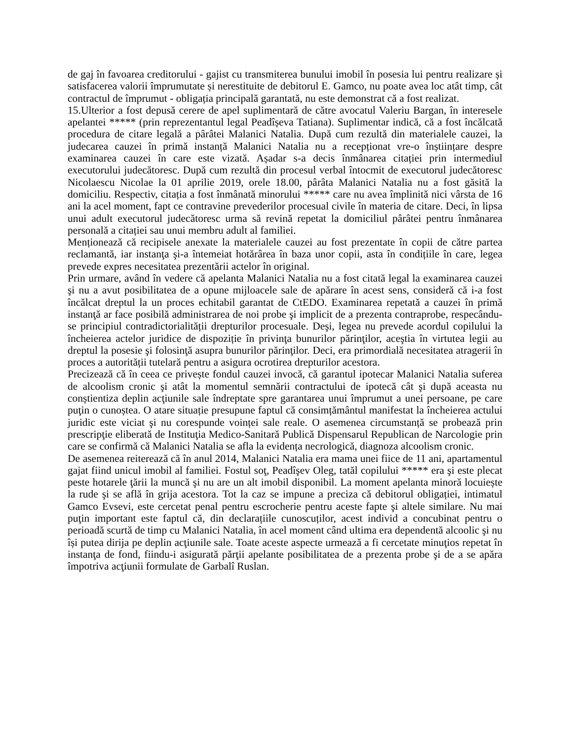de gaj în favoarea creditorului - gajist cu transmiterea bunului imobil în posesia lui pentru realizare și satisfacerea valorii împrumutate și nerestituite de debitorul E. Gamco, nu poate avea loc atât timp, cât contractul de împrumut - obligația principală garantată, nu este demonstrat că a fost realizat.
15.Ulterior a fost depusă cerere de apel suplimentară de către avocatul Valeriu Bargan, în interesele apelantei ***** (prin reprezentantul legal Peadîșeva Tatiana). Suplimentar indică, că a fost încălcată procedura de citare legală a pârâtei Malanici Natalia. După cum rezultă din materialele cauzei, la judecarea cauzei în primă instanță Malanici Natalia nu a recepționat vre-o înștiințare despre examinarea cauzei în care este vizată. Așadar s-a decis înmânarea citației prin intermediul executorului judecătoresc. După cum rezultă din procesul verbal întocmit de executorul judecătoresc Nicolaescu Nicolae la 01 aprilie 2019, orele 18.00, pârâta Malanici Natalia nu a fost găsită la domiciliu. Respectiv, citația a fost înmânată minorului ***** care nu avea împlinită nici vârsta de 16 ani la acel moment, fapt ce contravine prevederilor procesual civile în materia de citare. Deci, în lipsa unui adult executorul judecătoresc urma să revină repetat la domiciliul pârâtei pentru înmânarea personală a citației sau unui membru adult al familiei.
Menționează că recipisele anexate la materialele cauzei au fost prezentate în copii de către partea reclamantă, iar instanţa şi-a întemeiat hotărârea în baza unor copii, asta în condițiile în care, legea prevede expres necesitatea prezentării actelor în original.
Prin urmare, având în vedere că apelanta Malanici Natalia nu a fost citată legal la examinarea cauzei şi nu a avut posibilitatea de a opune mijloacele sale de apărare în acest sens, consideră că i-a fost încălcat dreptul la un proces echitabil garantat de CtEDO. Examinarea repetată a cauzei în primă instanţă ar face posibilă administrarea de noi probe şi implicit de a prezenta contraprobe, respecându-se principiul contradictorialității drepturilor procesuale. Deşi, legea nu prevede acordul copilului la încheierea actelor juridice de dispoziție în privinţa bunurilor părinţilor, aceştia în virtutea legii au dreptul la posesie şi folosinţă asupra bunurilor părinţilor. Deci, era primordială necesitatea atragerii în proces a autorității tutelară pentru a asigura ocrotirea drepturilor acestora.
Precizează că în ceea ce privește fondul cauzei invocă, că garantul ipotecar Malanici Natalia suferea de alcoolism cronic şi atât la momentul semnării contractului de ipotecă cât şi după aceasta nu conștientiza deplin acţiunile sale îndreptate spre garantarea unui împrumut a unei persoane, pe care puţin o cunoștea. O atare situație presupune faptul că consimțământul manifestat la încheierea actului juridic este viciat şi nu corespunde voinței sale reale. O asemenea circumstanță se probează prin prescripţie eliberată de Instituţia Medico-Sanitară Publică Dispensarul Republican de Narcologie prin care se confirmă că Malanici Natalia se afla la evidența necrologică, diagnoza alcoolism cronic.
De asemenea reiterează că în anul 2014, Malanici Natalia era mama unei fiice de 11 ani, apartamentul gajat fiind unicul imobil al familiei. Fostul soţ, Peadîşev Oleg, tatăl copilului ***** era şi este plecat peste hotarele ţării la muncă şi nu are un alt imobil disponibil. La moment apelanta minoră locuiește la rude şi se află în grija acestora. Tot la caz se impune a preciza că debitorul obligației, intimatul Gamco Evsevi, este cercetat penal pentru escrocherie pentru aceste fapte şi altele similare. Nu mai puţin important este faptul că, din declarațiile cunoscuților, acest individ a concubinat pentru o perioadă scurtă de timp cu Malanici Natalia, în acel moment când ultima era dependentă alcoolic şi nu își putea dirija pe deplin acţiunile sale. Toate aceste aspecte urmează a fi cercetate minuţios repetat în instanţa de fond, fiindu-i asigurată părţii apelante posibilitatea de a prezenta probe şi de a se apăra împotriva acţiunii formulate de Garbalî Ruslan.